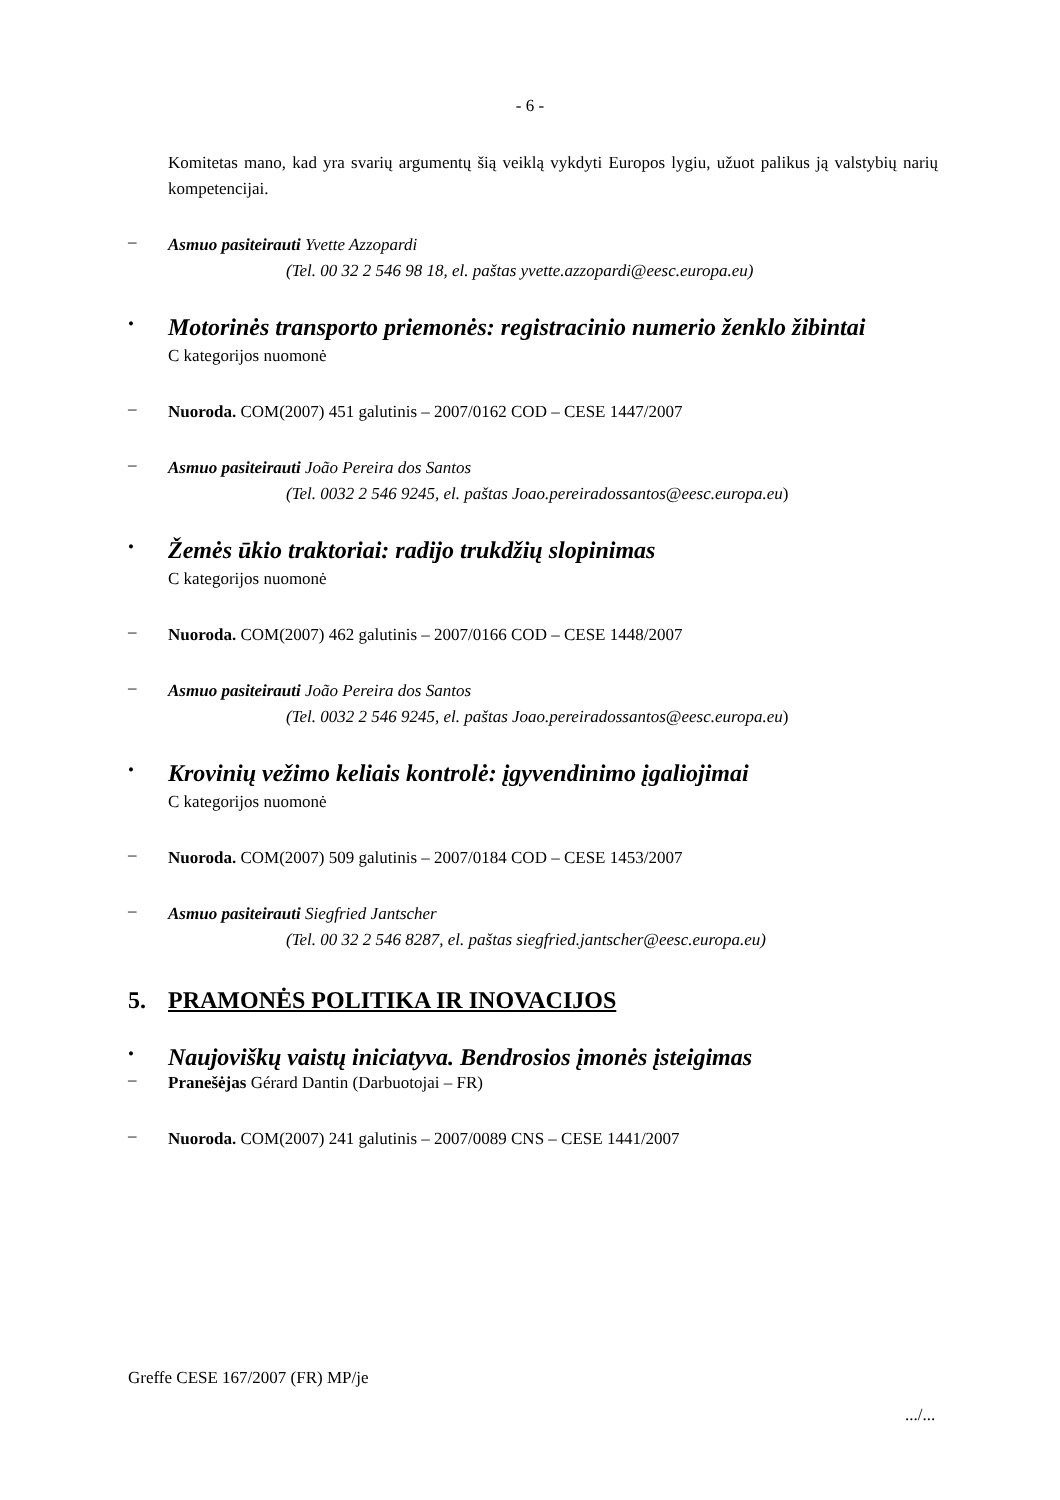- 6 -
Komitetas mano, kad yra svarių argumentų šią veiklą vykdyti Europos lygiu, užuot palikus ją valstybių narių kompetencijai.
–
Asmuo pasiteirauti Yvette Azzopardi
(Tel. 00 32 2 546 98 18, el. paštas yvette.azzopardi@eesc.europa.eu)
•
Motorinės transporto priemonės: registracinio numerio ženklo žibintai
C kategorijos nuomonė
–
Nuoroda. COM(2007) 451 galutinis – 2007/0162 COD – CESE 1447/2007
–
Asmuo pasiteirauti João Pereira dos Santos
(Tel. 0032 2 546 9245, el. paštas Joao.pereiradossantos@eesc.europa.eu)
•
Žemės ūkio traktoriai: radijo trukdžių slopinimas
C kategorijos nuomonė
–
Nuoroda. COM(2007) 462 galutinis – 2007/0166 COD – CESE 1448/2007
–
Asmuo pasiteirauti João Pereira dos Santos
(Tel. 0032 2 546 9245, el. paštas Joao.pereiradossantos@eesc.europa.eu)
•
Krovinių vežimo keliais kontrolė: įgyvendinimo įgaliojimai
C kategorijos nuomonė
–
Nuoroda. COM(2007) 509 galutinis – 2007/0184 COD – CESE 1453/2007
–
Asmuo pasiteirauti Siegfried Jantscher
(Tel. 00 32 2 546 8287, el. paštas siegfried.jantscher@eesc.europa.eu)
5. PRAMONĖS POLITIKA IR INOVACIJOS
•
Naujoviškų vaistų iniciatyva. Bendrosios įmonės įsteigimas
–
Pranešėjas Gérard Dantin (Darbuotojai – FR)
–
Nuoroda. COM(2007) 241 galutinis – 2007/0089 CNS – CESE 1441/2007
Greffe CESE 167/2007 (FR) MP/je
.../...